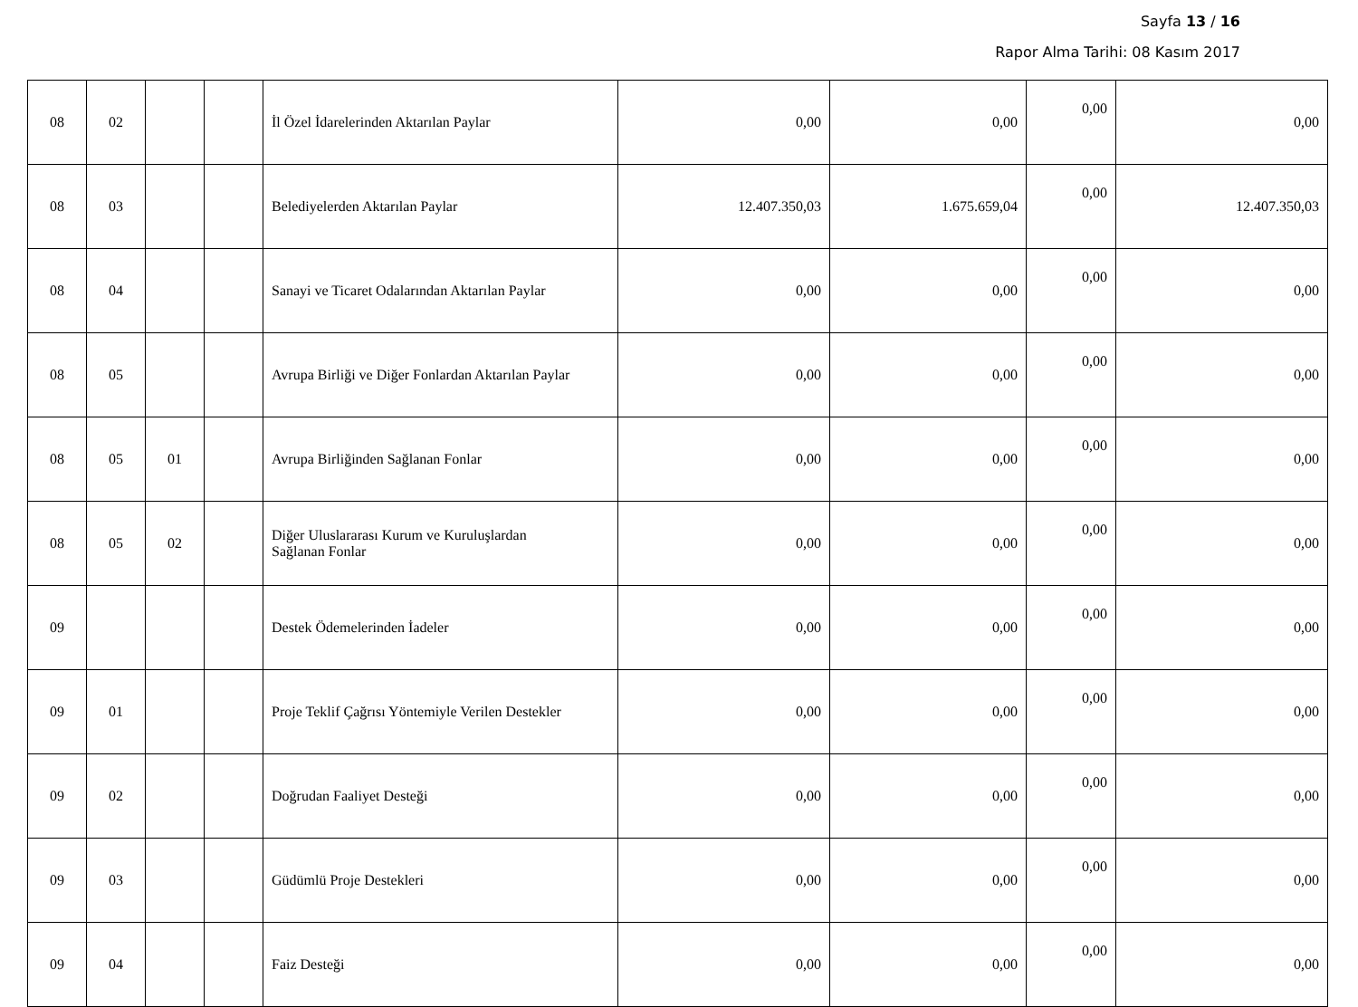Sayfa 13 / 16
Rapor Alma Tarihi: 08 Kasım 2017
| 08 | 02 | | | İl Özel İdarelerinden Aktarılan Paylar | 0,00 | 0,00 | 0,00 | 0,00 |
| 08 | 03 | | | Belediyelerden Aktarılan Paylar | 12.407.350,03 | 1.675.659,04 | 0,00 | 12.407.350,03 |
| 08 | 04 | | | Sanayi ve Ticaret Odalarından Aktarılan Paylar | 0,00 | 0,00 | 0,00 | 0,00 |
| 08 | 05 | | | Avrupa Birliği ve Diğer Fonlardan Aktarılan Paylar | 0,00 | 0,00 | 0,00 | 0,00 |
| 08 | 05 | 01 | | Avrupa Birliğinden Sağlanan Fonlar | 0,00 | 0,00 | 0,00 | 0,00 |
| 08 | 05 | 02 | | Diğer Uluslararası Kurum ve Kuruluşlardan Sağlanan Fonlar | 0,00 | 0,00 | 0,00 | 0,00 |
| 09 | | | | Destek Ödemelerinden İadeler | 0,00 | 0,00 | 0,00 | 0,00 |
| 09 | 01 | | | Proje Teklif Çağrısı Yöntemiyle Verilen Destekler | 0,00 | 0,00 | 0,00 | 0,00 |
| 09 | 02 | | | Doğrudan Faaliyet Desteği | 0,00 | 0,00 | 0,00 | 0,00 |
| 09 | 03 | | | Güdümlü Proje Destekleri | 0,00 | 0,00 | 0,00 | 0,00 |
| 09 | 04 | | | Faiz Desteği | 0,00 | 0,00 | 0,00 | 0,00 |